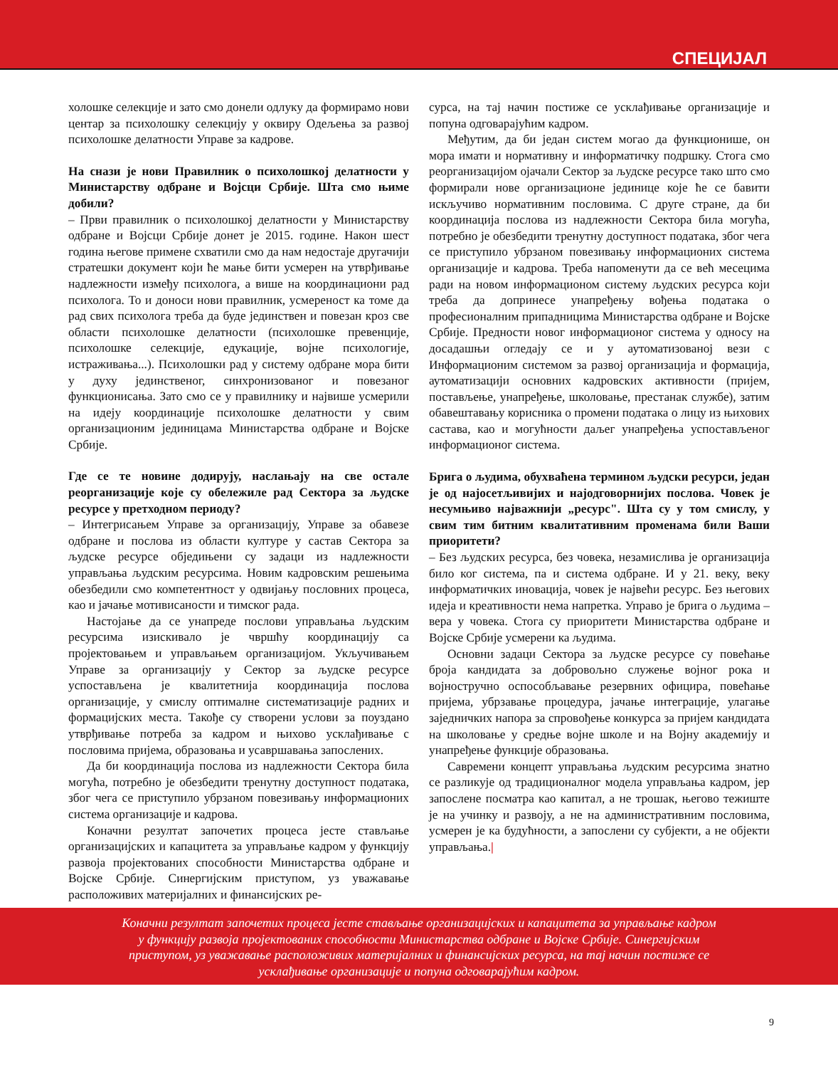СПЕЦИЈАЛ
холошке селекције и зато смо донели одлуку да формирамо нови центар за психолошку селекцију у оквиру Одељења за развој психолошке делатности Управе за кадрове.
На снази је нови Правилник о психолошкој делатности у Министарству одбране и Војсци Србије. Шта смо њиме добили?
– Први правилник о психолошкој делатности у Министарству одбране и Војсци Србије донет је 2015. године. Након шест година његове примене схватили смо да нам недостаје другачији стратешки документ који ће мање бити усмерен на утврђивање надлежности између психолога, а више на координациони рад психолога. То и доноси нови правилник, усмереност ка томе да рад свих психолога треба да буде јединствен и повезан кроз све области психолошке делатности (психолошке превенције, психолошке селекције, едукације, војне психологије, истраживања...). Психолошки рад у систему одбране мора бити у духу јединственог, синхронизованог и повезаног функционисања. Зато смо се у правилнику и највише усмерили на идеју координације психолошке делатности у свим организационим јединицама Министарства одбране и Војске Србије.
Где се те новине додирују, наслањају на све остале реорганизације које су обележиле рад Сектора за људске ресурсе у претходном периоду?
– Интегрисањем Управе за организацију, Управе за обавезе одбране и послова из области културе у састав Сектора за људске ресурсе обједињени су задаци из надлежности управљања људским ресурсима. Новим кадровским решењима обезбедили смо компетентност у одвијању пословних процеса, као и јачање мотивисаности и тимског рада.
Настојање да се унапреде послови управљања људским ресурсима изискивало је чвршћу координацију са пројектовањем и управљањем организацијом. Укључивањем Управе за организацију у Сектор за људске ресурсе успостављена је квалитетнија координација послова организације, у смислу оптималне систематизације радних и формацијских места. Такође су створени услови за поуздано утврђивање потреба за кадром и њихово усклађивање с пословима пријема, образовања и усавршавања запослених.
Да би координација послова из надлежности Сектора била могућа, потребно је обезбедити тренутну доступност података, због чега се приступило убрзаном повезивању информационих система организације и кадрова.
Коначни резултат започетих процеса јесте стављање организацијских и капацитета за управљање кадром у функцију развоја пројектованих способности Министарства одбране и Војске Србије. Синергијским приступом, уз уважавање расположивих материјалних и финансијских ре-
сурса, на тај начин постиже се усклађивање организације и попуна одговарајућим кадром.
Међутим, да би један систем могао да функционише, он мора имати и нормативну и информатичку подршку. Стога смо реорганизацијом ојачали Сектор за људске ресурсе тако што смо формирали нове организационе јединице које ће се бавити искључиво нормативним пословима. С друге стране, да би координација послова из надлежности Сектора била могућа, потребно је обезбедити тренутну доступност података, због чега се приступило убрзаном повезивању информационих система организације и кадрова. Треба напоменути да се већ месецима ради на новом информационом систему људских ресурса који треба да допринесе унапређењу вођења података о професионалним припадницима Министарства одбране и Војске Србије. Предности новог информационог система у односу на досадашњи огледају се и у аутоматизованој вези с Информационим системом за развој организација и формација, аутоматизацији основних кадровских активности (пријем, постављење, унапређење, школовање, престанак службе), затим обавештавању корисника о промени података о лицу из њихових састава, као и могућности даљег унапређења успостављеног информационог система.
Брига о људима, обухваћена термином људски ресурси, један је од најосетљивијих и најодговорнијих послова. Човек је несумњиво најважнији „ресурс". Шта су у том смислу, у свим тим битним квалитативним променама били Ваши приоритети?
– Без људских ресурса, без човека, незамислива је организација било ког система, па и система одбране. И у 21. веку, веку информатичких иновација, човек је највећи ресурс. Без његових идеја и креативности нема напретка. Управо је брига о људима – вера у човека. Стога су приоритети Министарства одбране и Војске Србије усмерени ка људима.
Основни задаци Сектора за људске ресурсе су повећање броја кандидата за добровољно служење војног рока и војностручно оспособљавање резервних официра, повећање пријема, убрзавање процедура, јачање интеграције, улагање заједничких напора за спровођење конкурса за пријем кандидата на школовање у средње војне школе и на Војну академију и унапређење функције образовања.
Савремени концепт управљања људским ресурсима знатно се разликује од традиционалног модела управљања кадром, јер запослене посматра као капитал, а не трошак, његово тежиште је на учинку и развоју, а не на административним пословима, усмерен је ка будућности, а запослени су субјекти, а не објекти управљања.|
Коначни резултат започетих процеса јесте стављање организацијских и капацитета за управљање кадром
у функцију развоја пројектованих способности Министарства одбране и Војске Србије. Синергијским
приступом, уз уважавање расположивих материјалних и финансијских ресурса, на тај начин постиже се
усклађивање организације и попуна одговарајућим кадром.
9